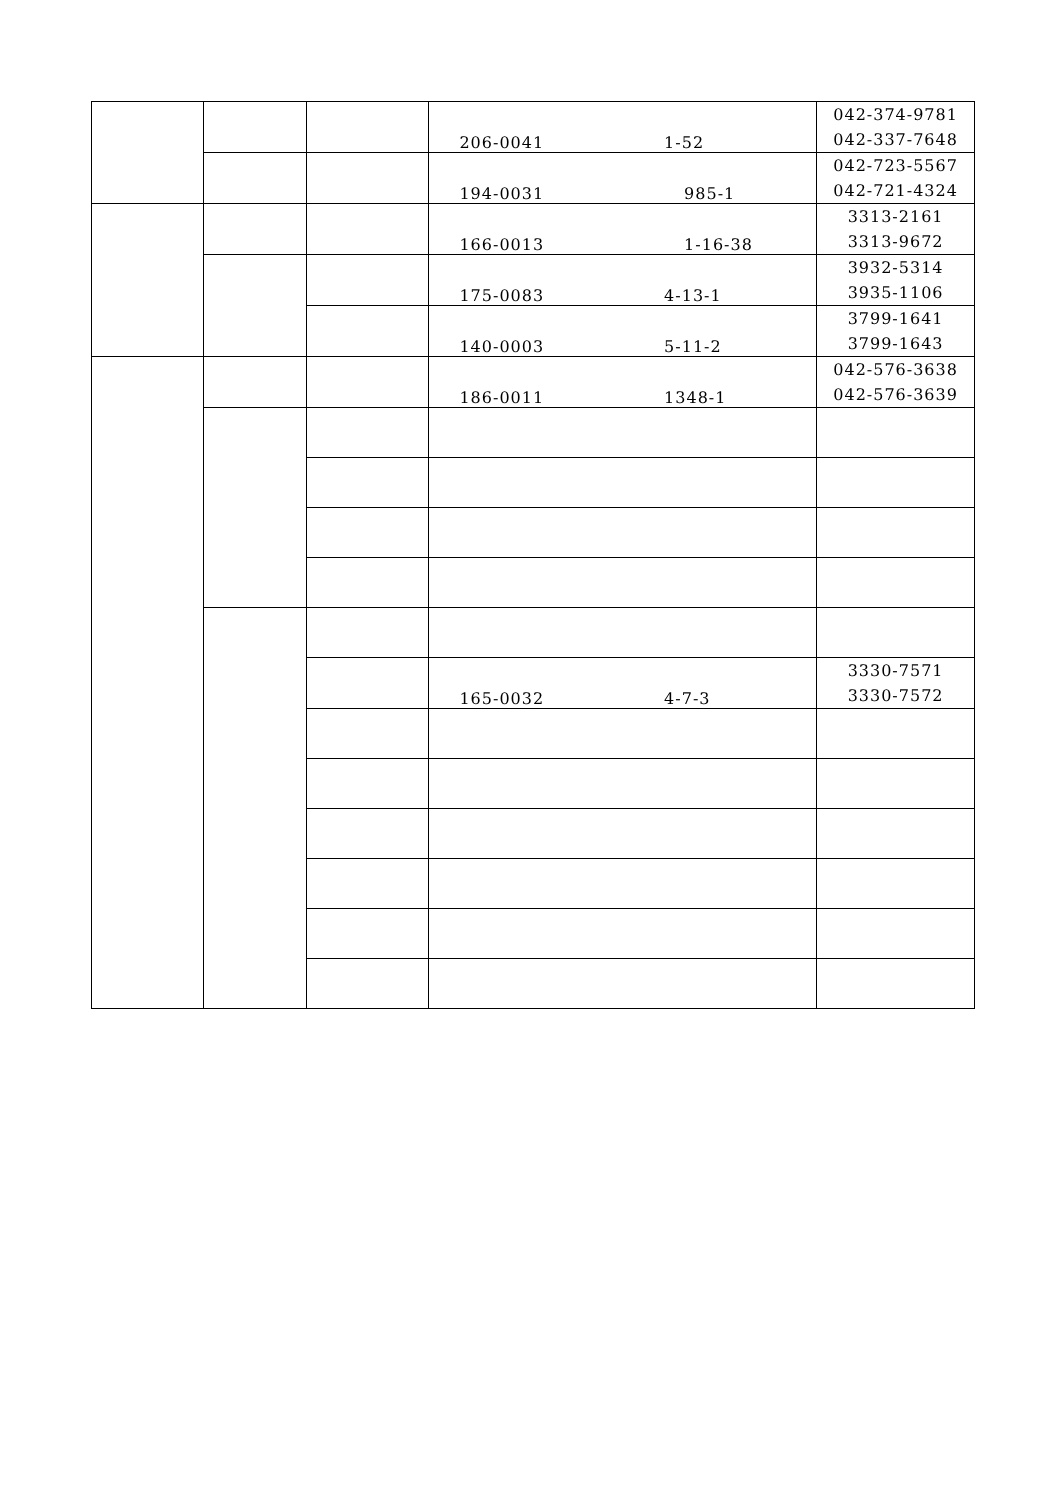| | | | 206-0041 1-52 | 042-374-9781 042-337-7648 |
| | | | 194-0031 985-1 | 042-723-5567 042-721-4324 |
| | | | 166-0013 1-16-38 | 3313-2161 3313-9672 |
| | | | 175-0083 4-13-1 | 3932-5314 3935-1106 |
| | | | 140-0003 5-11-2 | 3799-1641 3799-1643 |
| | | | 186-0011 1348-1 | 042-576-3638 042-576-3639 |
| | | | 165-0032 4-7-3 | 3330-7571 3330-7572 |